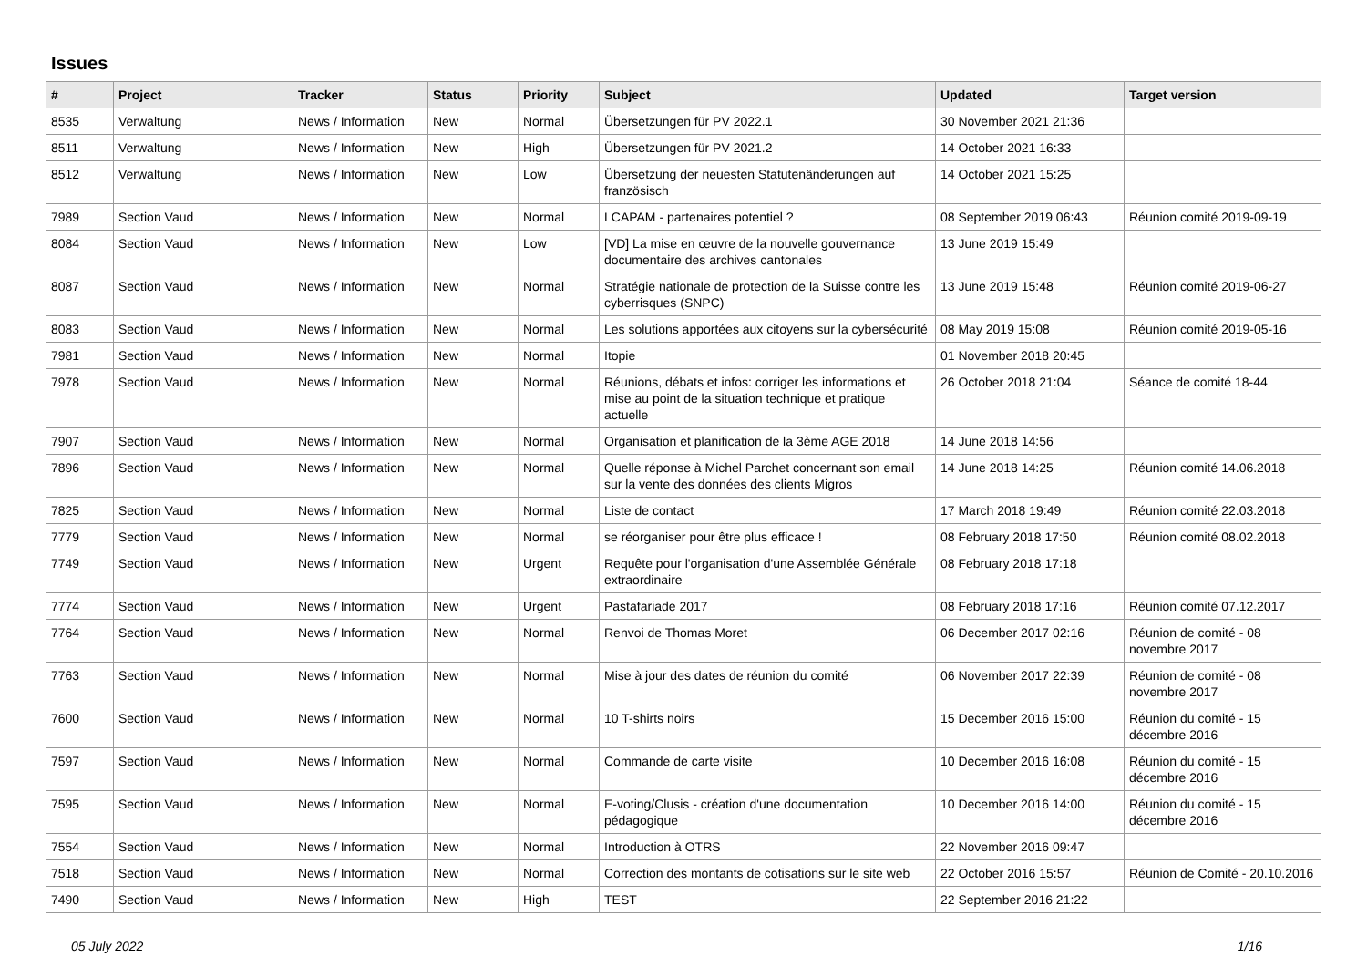Issues
| # | Project | Tracker | Status | Priority | Subject | Updated | Target version |
| --- | --- | --- | --- | --- | --- | --- | --- |
| 8535 | Verwaltung | News / Information | New | Normal | Übersetzungen für PV 2022.1 | 30 November 2021 21:36 | |
| 8511 | Verwaltung | News / Information | New | High | Übersetzungen für PV 2021.2 | 14 October 2021 16:33 | |
| 8512 | Verwaltung | News / Information | New | Low | Übersetzung der neuesten Statutenänderungen auf französisch | 14 October 2021 15:25 | |
| 7989 | Section Vaud | News / Information | New | Normal | LCAPAM - partenaires potentiel ? | 08 September 2019 06:43 | Réunion comité 2019-09-19 |
| 8084 | Section Vaud | News / Information | New | Low | [VD] La mise en œuvre de la nouvelle gouvernance documentaire des archives cantonales | 13 June 2019 15:49 | |
| 8087 | Section Vaud | News / Information | New | Normal | Stratégie nationale de protection de la Suisse contre les cyberrisques (SNPC) | 13 June 2019 15:48 | Réunion comité 2019-06-27 |
| 8083 | Section Vaud | News / Information | New | Normal | Les solutions apportées aux citoyens sur la cybersécurité | 08 May 2019 15:08 | Réunion comité 2019-05-16 |
| 7981 | Section Vaud | News / Information | New | Normal | Itopie | 01 November 2018 20:45 | |
| 7978 | Section Vaud | News / Information | New | Normal | Réunions, débats et infos: corriger les informations et mise au point de la situation technique et pratique actuelle | 26 October 2018 21:04 | Séance de comité 18-44 |
| 7907 | Section Vaud | News / Information | New | Normal | Organisation et planification de la 3ème AGE 2018 | 14 June 2018 14:56 | |
| 7896 | Section Vaud | News / Information | New | Normal | Quelle réponse à Michel Parchet concernant son email sur la vente des données des clients Migros | 14 June 2018 14:25 | Réunion comité 14.06.2018 |
| 7825 | Section Vaud | News / Information | New | Normal | Liste de contact | 17 March 2018 19:49 | Réunion comité 22.03.2018 |
| 7779 | Section Vaud | News / Information | New | Normal | se réorganiser pour être plus efficace ! | 08 February 2018 17:50 | Réunion comité 08.02.2018 |
| 7749 | Section Vaud | News / Information | New | Urgent | Requête pour l'organisation d'une Assemblée Générale extraordinaire | 08 February 2018 17:18 | |
| 7774 | Section Vaud | News / Information | New | Urgent | Pastafariade 2017 | 08 February 2018 17:16 | Réunion comité 07.12.2017 |
| 7764 | Section Vaud | News / Information | New | Normal | Renvoi de Thomas Moret | 06 December 2017 02:16 | Réunion de comité - 08 novembre 2017 |
| 7763 | Section Vaud | News / Information | New | Normal | Mise à jour des dates de réunion du comité | 06 November 2017 22:39 | Réunion de comité - 08 novembre 2017 |
| 7600 | Section Vaud | News / Information | New | Normal | 10 T-shirts noirs | 15 December 2016 15:00 | Réunion du comité - 15 décembre 2016 |
| 7597 | Section Vaud | News / Information | New | Normal | Commande de carte visite | 10 December 2016 16:08 | Réunion du comité - 15 décembre 2016 |
| 7595 | Section Vaud | News / Information | New | Normal | E-voting/Clusis - création d'une documentation pédagogique | 10 December 2016 14:00 | Réunion du comité - 15 décembre 2016 |
| 7554 | Section Vaud | News / Information | New | Normal | Introduction à OTRS | 22 November 2016 09:47 | |
| 7518 | Section Vaud | News / Information | New | Normal | Correction des montants de cotisations sur le site web | 22 October 2016 15:57 | Réunion de Comité - 20.10.2016 |
| 7490 | Section Vaud | News / Information | New | High | TEST | 22 September 2016 21:22 | |
05 July 2022 1/16